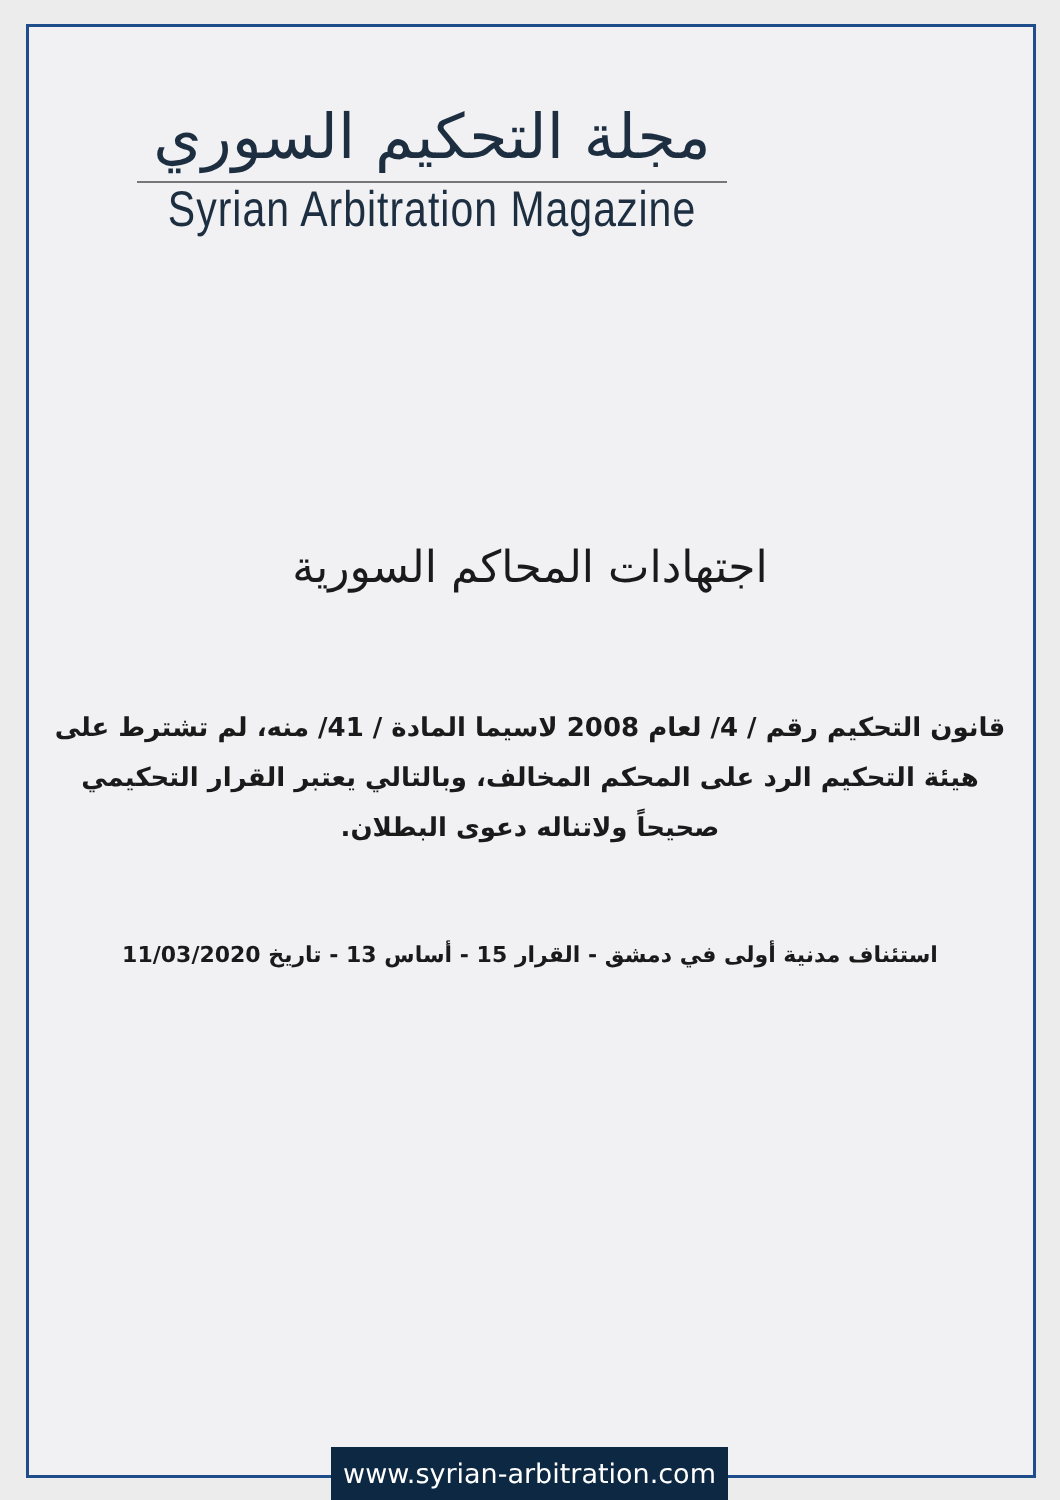مجلة التحكيم السوري
Syrian Arbitration Magazine
اجتهادات المحاكم السورية
قانون التحكيم رقم / 4/ لعام 2008 لاسيما المادة / 41/ منه، لم تشترط على هيئة التحكيم الرد على المحكم المخالف، وبالتالي يعتبر القرار التحكيمي صحيحاً ولاتناله دعوى البطلان.
استئناف مدنية أولى في دمشق - القرار 15 - أساس 13 - تاريخ 11/03/2020
www.syrian-arbitration.com